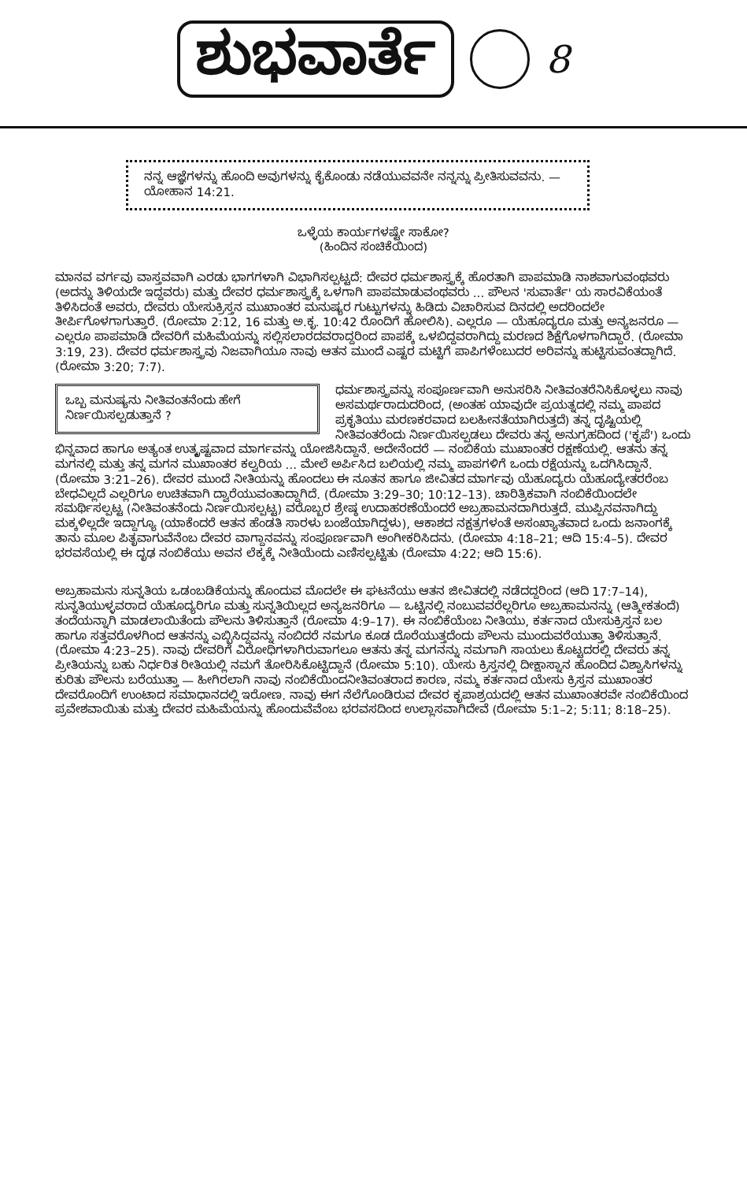ಶುಭವಾರ್ತೆ
8
ನನ್ನ ಆಜ್ಞೆಗಳನ್ನು ಹೊಂದಿ ಅವುಗಳನ್ನು ಕೈಕೊಂಡು ನಡೆಯುವವನೇ ನನ್ನನ್ನು ಪ್ರೀತಿಸುವವನು. — ಯೋಹಾನ 14:21.
ಒಳ್ಳೆಯ ಕಾರ್ಯಗಳಷ್ಟೇ ಸಾಕೋ?
(ಹಿಂದಿನ ಸಂಚಿಕೆಯಿಂದ)
ಮಾನವ ವರ್ಗವು ವಾಸ್ತವವಾಗಿ ಎರಡು ಭಾಗಗಳಾಗಿ ವಿಭಾಗಿಸಲ್ಪಟ್ಟದೆ: ದೇವರ ಧರ್ಮಶಾಸ್ತ್ರಕ್ಕೆ ಹೊರತಾಗಿ ಪಾಪಮಾಡಿ ನಾಶವಾಗುವಂಥವರು (ಅದನ್ನು ತಿಳಿಯದೇ ಇದ್ದವರು) ಮತ್ತು ದೇವರ ಧರ್ಮಶಾಸ್ತ್ರಕ್ಕೆ ಒಳಗಾಗಿ ಪಾಪಮಾಡುವಂಥವರು ... ಪೌಲನ 'ಸುವಾರ್ತೆ' ಯ ಸಾರವಿಕೆಯಂತೆ ತಿಳಿಸಿದಂತೆ ಅವರು, ದೇವರು ಯೇಸುಕ್ರಿಸ್ತನ ಮುಖಾಂತರ ಮನುಷ್ಯರ ಗುಟ್ಟುಗಳನ್ನು ಹಿಡಿದು ವಿಚಾರಿಸುವ ದಿನದಲ್ಲಿ ಅದರಿಂದಲೇ ತೀರ್ಪಿಗೊಳಗಾಗುತ್ತಾರೆ. (ರೋಮಾ 2:12, 16 ಮತ್ತು ಅ.ಕೃ. 10:42 ರೊಂದಿಗೆ ಹೋಲಿಸಿ). ಎಲ್ಲರೂ — ಯೆಹೂದ್ಯರೂ ಮತ್ತು ಅನ್ಯಜನರೂ — ಎಲ್ಲರೂ ಪಾಪಮಾಡಿ ದೇವರಿಗೆ ಮಹಿಮೆಯನ್ನು ಸಲ್ಲಿಸಲಾರದವರಾದ್ದರಿಂದ ಪಾಪಕ್ಕೆ ಒಳಬಿದ್ದವರಾಗಿದ್ದು ಮರಣದ ಶಿಕ್ಷೆಗೊಳಗಾಗಿದ್ದಾರೆ. (ರೋಮಾ 3:19, 23). ದೇವರ ಧರ್ಮಶಾಸ್ತ್ರವು ನಿಜವಾಗಿಯೂ ನಾವು ಆತನ ಮುಂದೆ ಎಷ್ಟರ ಮಟ್ಟಿಗೆ ಪಾಪಿಗಳೆಂಬುದರ ಅರಿವನ್ನು ಹುಟ್ಟಿಸುವಂತದ್ದಾಗಿದೆ. (ರೋಮಾ 3:20; 7:7).
ಒಬ್ಬ ಮನುಷ್ಯನು ನೀತಿವಂತನೆಂದು ಹೇಗೆ ನಿರ್ಣಯಿಸಲ್ಪಡುತ್ತಾನೆ ? ಧರ್ಮಶಾಸ್ತ್ರವನ್ನು ಸಂಪೂರ್ಣವಾಗಿ ಅನುಸರಿಸಿ ನೀತಿವಂತರೆನಿಸಿಕೊಳ್ಳಲು ನಾವು ಅಸಮರ್ಥರಾದುದರಿಂದ, (ಅಂತಹ ಯಾವುದೇ ಪ್ರಯತ್ನದಲ್ಲಿ ನಮ್ಮ ಪಾಪದ ಪ್ರಕೃತಿಯು ಮರಣಕರವಾದ ಬಲಹೀನತೆಯಾಗಿರುತ್ತದೆ) ತನ್ನ ದೃಷ್ಟಿಯಲ್ಲಿ ನೀತಿವಂತರೆಂದು ನಿರ್ಣಯಿಸಲ್ಪಡಲು ದೇವರು ತನ್ನ ಅನುಗ್ರಹದಿಂದ ('ಕೃಪೆ') ಒಂದು ಭಿನ್ನವಾದ ಹಾಗೂ ಅತ್ಯಂತ ಉತ್ಕೃಷ್ಟವಾದ ಮಾರ್ಗವನ್ನು ಯೋಜಿಸಿದ್ದಾನೆ. ಅದೇನೆಂದರೆ — ನಂಬಿಕೆಯ ಮುಖಾಂತರ ರಕ್ಷಣೆಯಲ್ಲಿ. ಆತನು ತನ್ನ ಮಗನಲ್ಲಿ ಮತ್ತು ತನ್ನ ಮಗನ ಮುಖಾಂತರ ಕಲ್ವರಿಯ ... ಮೇಲೆ ಅರ್ಪಿಸಿದ ಬಲಿಯಲ್ಲಿ ನಮ್ಮ ಪಾಪಗಳಿಗೆ ಒಂದು ರಕ್ಷೆಯನ್ನು ಒದಗಿಸಿದ್ದಾನೆ. (ರೋಮಾ 3:21–26). ದೇವರ ಮುಂದೆ ನೀತಿಯನ್ನು ಹೊಂದಲು ಈ ನೂತನ ಹಾಗೂ ಜೀವಿತದ ಮಾರ್ಗವು ಯೆಹೂದ್ಯರು ಯೆಹೂದ್ಯೇತರರೆಂಬ ಬೇಧವಿಲ್ಲದೆ ಎಲ್ಲರಿಗೂ ಉಚಿತವಾಗಿ ದ್ವಾರೆಯುವಂತಾದ್ದಾಗಿದೆ. (ರೋಮಾ 3:29–30; 10:12–13). ಚಾರಿತ್ರಿಕವಾಗಿ ನಂಬಿಕೆಯಿಂದಲೇ ಸಮರ್ಥಿಸಲ್ಪಟ್ಟ (ನೀತಿವಂತನೆಂದು ನಿರ್ಣಯಿಸಲ್ಪಟ್ಟ) ವರೊಬ್ಬರ ಶ್ರೇಷ್ಠ ಉದಾಹರಣೆಯೆಂದರೆ ಅಬ್ರಹಾಮನದಾಗಿರುತ್ತದೆ. ಮುಪ್ಪಿನವನಾಗಿದ್ದು ಮಕ್ಕಳಿಲ್ಲದೇ ಇದ್ದಾಗ್ಯೂ (ಯಾಕೆಂದರೆ ಆತನ ಹೆಂಡತಿ ಸಾರಳು ಬಂಜೆಯಾಗಿದ್ದಳು), ಆಕಾಶದ ನಕ್ಷತ್ರಗಳಂತೆ ಅಸಂಖ್ಯಾತವಾದ ಒಂದು ಜನಾಂಗಕ್ಕೆ ತಾನು ಮೂಲ ಪಿತೃವಾಗುವೆನೆಂಬ ದೇವರ ವಾಗ್ದಾನವನ್ನು ಸಂಪೂರ್ಣವಾಗಿ ಅಂಗೀಕರಿಸಿದನು. (ರೋಮಾ 4:18–21; ಆದಿ 15:4–5). ದೇವರ ಭರವಸೆಯಲ್ಲಿ ಈ ದೃಢ ನಂಬಿಕೆಯು ಅವನ ಲೆಕ್ಕಕ್ಕೆ ನೀತಿಯೆಂದು ಎಣಿಸಲ್ಪಟ್ಟಿತು (ರೋಮಾ 4:22; ಆದಿ 15:6).
ಅಬ್ರಹಾಮನು ಸುನ್ನತಿಯ ಒಡಂಬಡಿಕೆಯನ್ನು ಹೊಂದುವ ಮೊದಲೇ ಈ ಘಟನೆಯು ಆತನ ಜೀವಿತದಲ್ಲಿ ನಡೆದದ್ದರಿಂದ (ಆದಿ 17:7–14), ಸುನ್ನತಿಯುಳ್ಳವರಾದ ಯೆಹೂದ್ಯರಿಗೂ ಮತ್ತು ಸುನ್ನತಿಯಿಲ್ಲದ ಅನ್ಯಜನರಿಗೂ — ಒಟ್ಟಿನಲ್ಲಿ ನಂಬುವವರೆಲ್ಲರಿಗೂ ಅಬ್ರಹಾಮನನ್ನು (ಆತ್ಮೀಕತಂದೆ) ತಂದೆಯನ್ನಾಗಿ ಮಾಡಲಾಯಿತೆಂದು ಪೌಲನು ತಿಳಿಸುತ್ತಾನೆ (ರೋಮಾ 4:9–17). ಈ ನಂಬಿಕೆಯೆಂಬ ನೀತಿಯು, ಕರ್ತನಾದ ಯೇಸುಕ್ರಿಸ್ತನ ಬಲ ಹಾಗೂ ಸತ್ತವರೊಳಗಿಂದ ಆತನನ್ನು ಎಬ್ಬಿಸಿದ್ದವನ್ನು ನಂಬಿದರೆ ನಮಗೂ ಕೂಡ ದೊರೆಯುತ್ತದೆಂದು ಪೌಲನು ಮುಂದುವರೆಯುತ್ತಾ ತಿಳಿಸುತ್ತಾನೆ. (ರೋಮಾ 4:23–25). ನಾವು ದೇವರಿಗೆ ವಿರೋಧಿಗಳಾಗಿರುವಾಗಲೂ ಆತನು ತನ್ನ ಮಗನನ್ನು ನಮಗಾಗಿ ಸಾಯಲು ಕೊಟ್ಟದರಲ್ಲಿ ದೇವರು ತನ್ನ ಪ್ರೀತಿಯನ್ನು ಬಹು ನಿರ್ಧರಿತ ರೀತಿಯಲ್ಲಿ ನಮಗೆ ತೋರಿಸಿಕೊಟ್ಟಿದ್ದಾನೆ (ರೋಮಾ 5:10). ಯೇಸು ಕ್ರಿಸ್ತನಲ್ಲಿ ದೀಕ್ಷಾಸ್ನಾನ ಹೊಂದಿದ ವಿಶ್ವಾಸಿಗಳನ್ನು ಕುರಿತು ಪೌಲನು ಬರೆಯುತ್ತಾ — ಹೀಗಿರಲಾಗಿ ನಾವು ನಂಬಿಕೆಯಿಂದನೀತಿವಂತರಾದ ಕಾರಣ, ನಮ್ಮ ಕರ್ತನಾದ ಯೇಸು ಕ್ರಿಸ್ತನ ಮುಖಾಂತರ ದೇವರೊಂದಿಗೆ ಉಂಟಾದ ಸಮಾಧಾನದಲ್ಲಿ ಇರೋಣ. ನಾವು ಈಗ ನೆಲೆಗೊಂಡಿರುವ ದೇವರ ಕೃಪಾಶ್ರಯದಲ್ಲಿ ಆತನ ಮುಖಾಂತರವೇ ನಂಬಿಕೆಯಿಂದ ಪ್ರವೇಶವಾಯಿತು ಮತ್ತು ದೇವರ ಮಹಿಮೆಯನ್ನು ಹೊಂದುವೆವೆಂಬ ಭರವಸದಿಂದ ಉಲ್ಲಾಸವಾಗಿದೇವೆ (ರೋಮಾ 5:1–2; 5:11; 8:18–25).